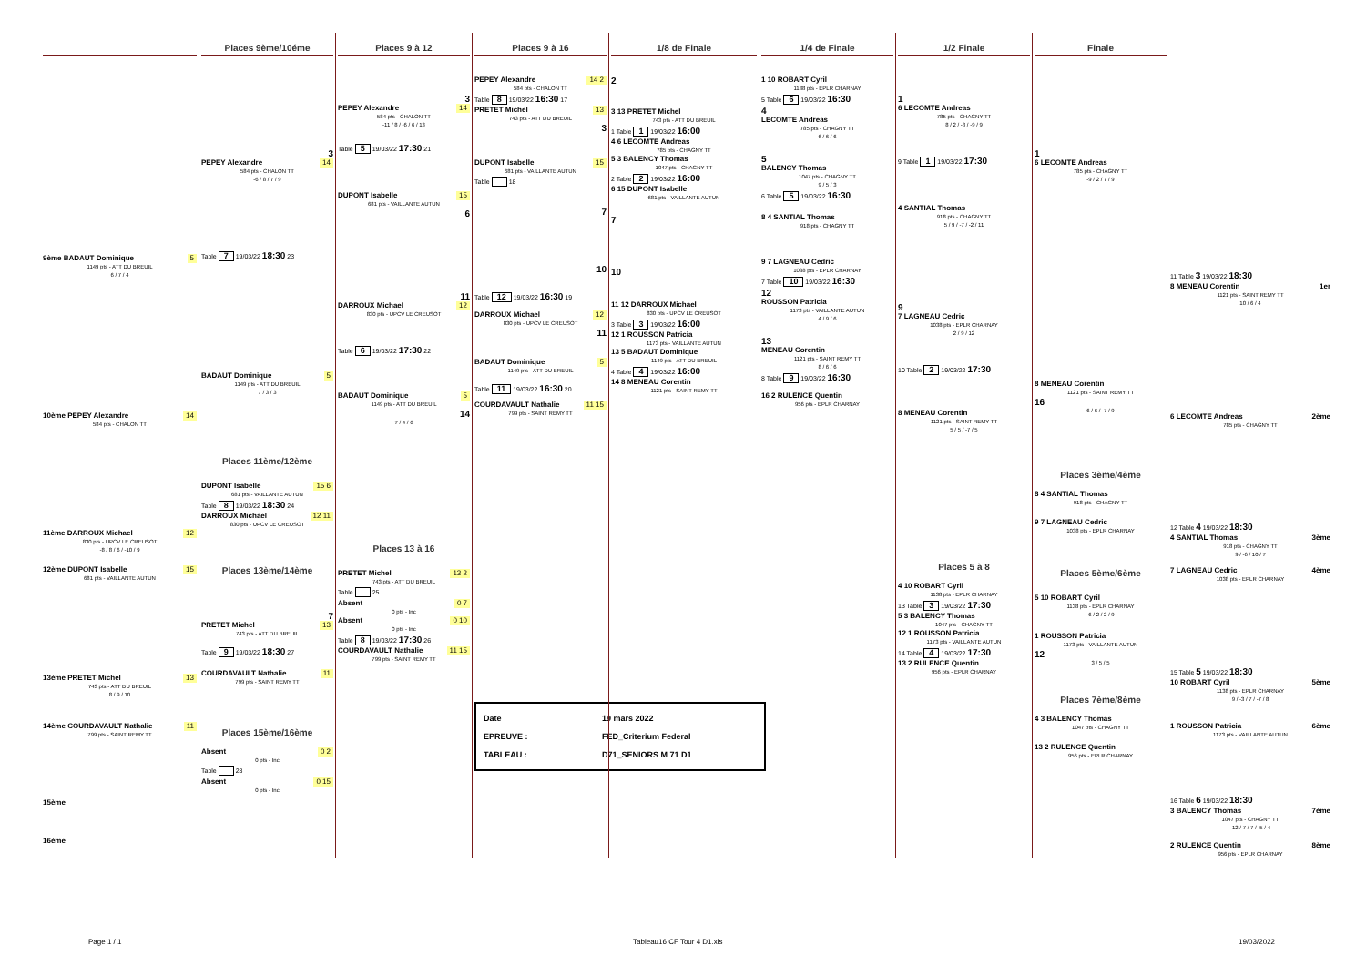9ème BADAUT Dominique 5
1149 pts - ATT DU BREUIL
6 / 7 / 4
10ème PEPEY Alexandre 14
584 pts - CHALON TT
11ème DARROUX Michael 12
830 pts - UPCV LE CREUSOT
-8 / 8 / 6 / -10 / 9
12ème DUPONT Isabelle 15
681 pts - VAILLANTE AUTUN
13ème PRETET Michel 13
743 pts - ATT DU BREUIL
8 / 9 / 10
14ème COURDAVAULT Nathalie 11
799 pts - SAINT REMY TT
15ème
16ème
Places 9ème/10éme
3
PEPEY Alexandre 14
584 pts - CHALON TT
-6 / 8 / 7 / 9
Table 7 19/03/22 18:30 23
BADAUT Dominique 5
1149 pts - ATT DU BREUIL
7 / 3 / 3
Places 11ème/12ème
DUPONT Isabelle 15 6
681 pts - VAILLANTE AUTUN
Table 8 19/03/22 18:30 24
DARROUX Michael 12 11
830 pts - UPCV LE CREUSOT
Places 13ème/14ème
7
PRETET Michel 13
743 pts - ATT DU BREUIL
Table 9 19/03/22 18:30 27
COURDAVAULT Nathalie 11
799 pts - SAINT REMY TT
Places 15ème/16ème
Absent 0 2
0 pts - Inc
Table 28
Absent 0 15
0 pts - Inc
Places 9 à 12
3
PEPEY Alexandre 14
584 pts - CHALON TT
-11 / 8 / -6 / 6 / 13
Table 5 19/03/22 17:30 21
DUPONT Isabelle 15
681 pts - VAILLANTE AUTUN
6
11
DARROUX Michael 12
830 pts - UPCV LE CREUSOT
Table 6 19/03/22 17:30 22
BADAUT Dominique 5
1149 pts - ATT DU BREUIL
14
7 / 4 / 6
Places 13 à 16
PRETET Michel 13 2
743 pts - ATT DU BREUIL
Table 25
Absent 0 7
0 pts - Inc
Absent 0 10
0 pts - Inc
Table 8 19/03/22 17:30 26
COURDAVAULT Nathalie 11 15
799 pts - SAINT REMY TT
Places 9 à 16
PEPEY Alexandre 14 2
584 pts - CHALON TT
Table 8 19/03/22 16:30 17
PRETET Michel 13
743 pts - ATT DU BREUIL
3
DUPONT Isabelle 15
681 pts - VAILLANTE AUTUN
Table 18
7
10
Table 12 19/03/22 16:30 19
DARROUX Michael 12
830 pts - UPCV LE CREUSOT
11
BADAUT Dominique 5
1149 pts - ATT DU BREUIL
Table 11 19/03/22 16:30 20
COURDAVAULT Nathalie 11 15
799 pts - SAINT REMY TT
Date 19 mars 2022
EPREUVE : FED_Criterium Federal
TABLEAU : D71_SENIORS M 71 D1
1/8 de Finale
2
3 13 PRETET Michel
743 pts - ATT DU BREUIL
1 Table 1 19/03/22 16:00
4 6 LECOMTE Andreas
785 pts - CHAGNY TT
5 3 BALENCY Thomas
1047 pts - CHAGNY TT
2 Table 2 19/03/22 16:00
6 15 DUPONT Isabelle
681 pts - VAILLANTE AUTUN
7
10
11 12 DARROUX Michael
830 pts - UPCV LE CREUSOT
3 Table 3 19/03/22 16:00
12 1 ROUSSON Patricia
1173 pts - VAILLANTE AUTUN
13 5 BADAUT Dominique
1149 pts - ATT DU BREUIL
4 Table 4 19/03/22 16:00
14 8 MENEAU Corentin
1121 pts - SAINT REMY TT
1/4 de Finale
1 10 ROBART Cyril
1138 pts - EPLR CHARNAY
5 Table 6 19/03/22 16:30
4
LECOMTE Andreas
785 pts - CHAGNY TT
6 / 6 / 6
5
BALENCY Thomas
1047 pts - CHAGNY TT
9 / 5 / 3
6 Table 5 19/03/22 16:30
8 4 SANTIAL Thomas
918 pts - CHAGNY TT
9 7 LAGNEAU Cedric
1038 pts - EPLR CHARNAY
7 Table 10 19/03/22 16:30
12
ROUSSON Patricia
1173 pts - VAILLANTE AUTUN
4 / 9 / 6
13
MENEAU Corentin
1121 pts - SAINT REMY TT
8 / 6 / 6
8 Table 9 19/03/22 16:30
16 2 RULENCE Quentin
956 pts - EPLR CHARNAY
1/2 Finale
1
6 LECOMTE Andreas
785 pts - CHAGNY TT
8 / 2 / -8 / -9 / 9
9 Table 1 19/03/22 17:30
4 SANTIAL Thomas
918 pts - CHAGNY TT
5 / 9 / -7 / -2 / 11
9
7 LAGNEAU Cedric
1038 pts - EPLR CHARNAY
2 / 9 / 12
10 Table 2 19/03/22 17:30
8 MENEAU Corentin
1121 pts - SAINT REMY TT
5 / 5 / -7 / 5
Places 5 à 8
4 10 ROBART Cyril
1138 pts - EPLR CHARNAY
13 Table 3 19/03/22 17:30
5 3 BALENCY Thomas
1047 pts - CHAGNY TT
12 1 ROUSSON Patricia
1173 pts - VAILLANTE AUTUN
14 Table 4 19/03/22 17:30
13 2 RULENCE Quentin
956 pts - EPLR CHARNAY
Finale
1
6 LECOMTE Andreas
785 pts - CHAGNY TT
-9 / 2 / 7 / 9
8 MENEAU Corentin
1121 pts - SAINT REMY TT
16
6 / 6 / -7 / 9
Places 3ème/4ème
8 4 SANTIAL Thomas
918 pts - CHAGNY TT
9 7 LAGNEAU Cedric
1038 pts - EPLR CHARNAY
Places 5ème/6ème
5 10 ROBART Cyril
1138 pts - EPLR CHARNAY
-6 / 2 / 2 / 9
1 ROUSSON Patricia
1173 pts - VAILLANTE AUTUN
12
3 / 5 / 5
Places 7ème/8ème
4 3 BALENCY Thomas
1047 pts - CHAGNY TT
13 2 RULENCE Quentin
956 pts - EPLR CHARNAY
11 Table 3 19/03/22 18:30
8 MENEAU Corentin 1er
1121 pts - SAINT REMY TT
10 / 6 / 4
6 LECOMTE Andreas 2ème
785 pts - CHAGNY TT
12 Table 4 19/03/22 18:30
4 SANTIAL Thomas 3ème
918 pts - CHAGNY TT
9 / -6 / 10 / 7
7 LAGNEAU Cedric 4ème
1038 pts - EPLR CHARNAY
15 Table 5 19/03/22 18:30
10 ROBART Cyril 5ème
1138 pts - EPLR CHARNAY
9 / -3 / 7 / -7 / 8
1 ROUSSON Patricia 6ème
1173 pts - VAILLANTE AUTUN
16 Table 6 19/03/22 18:30
3 BALENCY Thomas 7ème
1047 pts - CHAGNY TT
-12 / 7 / 7 / -5 / 4
2 RULENCE Quentin 8ème
956 pts - EPLR CHARNAY
Page 1 / 1 Tableau16 CF Tour 4 D1.xls 19/03/2022